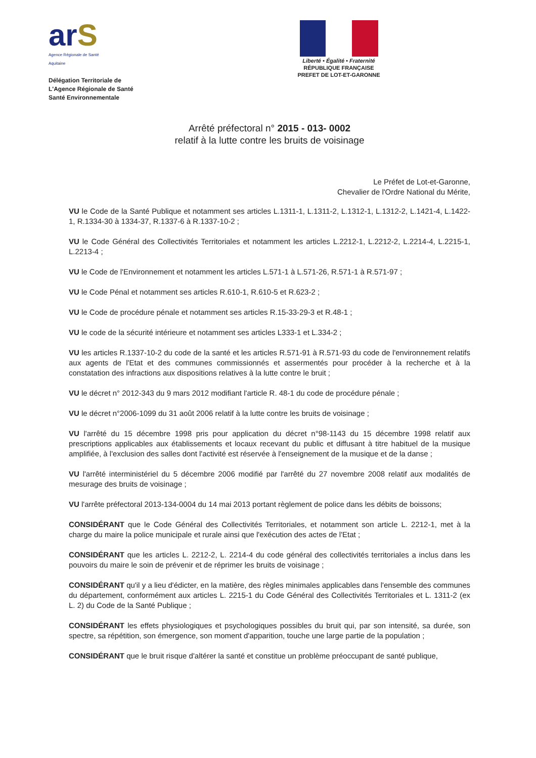arS
Agence Régionale de Santé
Aquitaine
Délégation Territoriale de
L'Agence Régionale de Santé
Santé Environnementale
Liberté • Égalité • Fraternité
RÉPUBLIQUE FRANÇAISE
PREFET DE LOT-ET-GARONNE
Arrêté préfectoral n° 2015 - 013- 0002
relatif à la lutte contre les bruits de voisinage
Le Préfet de Lot-et-Garonne,
Chevalier de l'Ordre National du Mérite,
VU le Code de la Santé Publique et notamment ses articles L.1311-1, L.1311-2, L.1312-1, L.1312-2, L.1421-4, L.1422-1, R.1334-30 à 1334-37, R.1337-6 à R.1337-10-2 ;
VU le Code Général des Collectivités Territoriales et notamment les articles L.2212-1, L.2212-2, L.2214-4, L.2215-1, L.2213-4 ;
VU le Code de l'Environnement et notamment les articles L.571-1 à L.571-26, R.571-1 à R.571-97 ;
VU le Code Pénal et notamment ses articles R.610-1, R.610-5 et R.623-2 ;
VU le Code de procédure pénale et notamment ses articles R.15-33-29-3 et R.48-1 ;
VU le code de la sécurité intérieure et notamment ses articles L333-1 et L.334-2 ;
VU les articles R.1337-10-2 du code de la santé et les articles R.571-91 à R.571-93 du code de l'environnement relatifs aux agents de l'Etat et des communes commissionnés et assermentés pour procéder à la recherche et à la constatation des infractions aux dispositions relatives à la lutte contre le bruit ;
VU le décret n° 2012-343 du 9 mars 2012 modifiant l'article R. 48-1 du code de procédure pénale ;
VU le décret n°2006-1099 du 31 août 2006 relatif à la lutte contre les bruits de voisinage ;
VU l'arrêté du 15 décembre 1998 pris pour application du décret n°98-1143 du 15 décembre 1998 relatif aux prescriptions applicables aux établissements et locaux recevant du public et diffusant à titre habituel de la musique amplifiée, à l'exclusion des salles dont l'activité est réservée à l'enseignement de la musique et de la danse ;
VU l'arrêté interministériel du 5 décembre 2006 modifié par l'arrêté du 27 novembre 2008 relatif aux modalités de mesurage des bruits de voisinage ;
VU l'arrête préfectoral 2013-134-0004 du 14 mai 2013 portant règlement de police dans les débits de boissons;
CONSIDÉRANT que le Code Général des Collectivités Territoriales, et notamment son article L. 2212-1, met à la charge du maire la police municipale et rurale ainsi que l'exécution des actes de l'Etat ;
CONSIDÉRANT que les articles L. 2212-2, L. 2214-4 du code général des collectivités territoriales a inclus dans les pouvoirs du maire le soin de prévenir et de réprimer les bruits de voisinage ;
CONSIDÉRANT qu'il y a lieu d'édicter, en la matière, des règles minimales applicables dans l'ensemble des communes du département, conformément aux articles L. 2215-1 du Code Général des Collectivités Territoriales et L. 1311-2 (ex L. 2) du Code de la Santé Publique ;
CONSIDÉRANT les effets physiologiques et psychologiques possibles du bruit qui, par son intensité, sa durée, son spectre, sa répétition, son émergence, son moment d'apparition, touche une large partie de la population ;
CONSIDÉRANT que le bruit risque d'altérer la santé et constitue un problème préoccupant de santé publique,